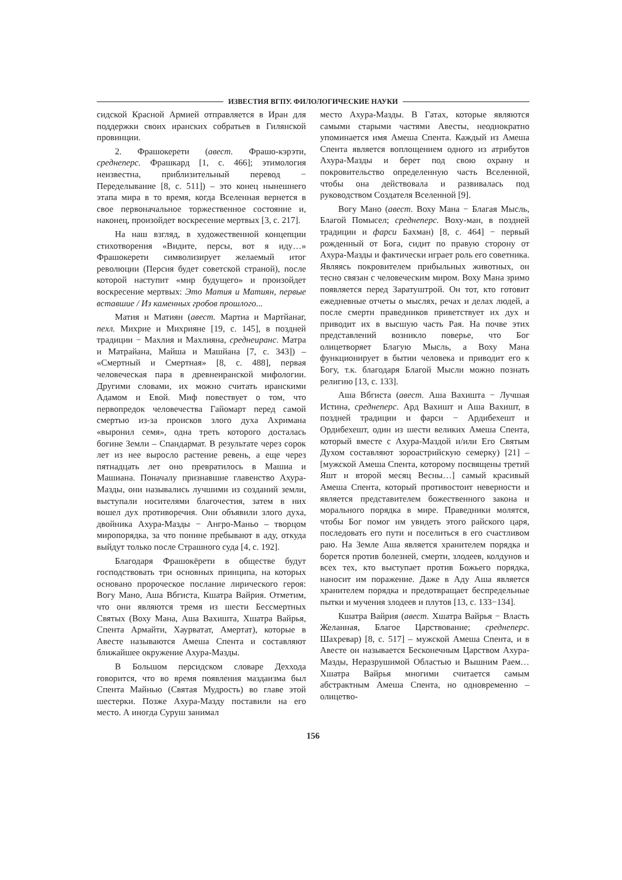ИЗВЕСТИЯ ВГПУ. ФИЛОЛОГИЧЕСКИЕ НАУКИ
сидской Красной Армией отправляется в Иран для поддержки своих иранских собратьев в Гилянской провинции.
2. Фрашокерети (авест. Фрашо-кэрэти, среднеперс. Фрашкард [1, с. 466]; этимология неизвестна, приблизительный перевод − Переделывание [8, с. 511]) – это конец нынешнего этапа мира в то время, когда Вселенная вернется в свое первоначальное торжественное состояние и, наконец, произойдет воскресение мертвых [3, с. 217].
На наш взгляд, в художественной концепции стихотворения «Видите, персы, вот я иду…» Фрашокерети символизирует желаемый итог революции (Персия будет советской страной), после которой наступит «мир будущего» и произойдет воскресение мертвых: Это Матия и Матиян, первые вставшие / Из каменных гробов прошлого...
Матия и Матиян (авест. Мартиа и Мартйанаг, пехл. Михрие и Михрияне [19, с. 145], в поздней традиции − Махлия и Махлияна, среднеиранс. Матра и Матрайана, Майша и Машйана [7, с. 343]) – «Смертный и Смертная» [8, с. 488], первая человеческая пара в древнеиранской мифологии. Другими словами, их можно считать иранскими Адамом и Евой. Миф повествует о том, что первопредок человечества Гайомарт перед самой смертью из-за происков злого духа Ахримана «выронил семя», одна треть которого досталась богине Земли – Спандармат. В результате через сорок лет из нее выросло растение ревень, а еще через пятнадцать лет оно превратилось в Машиа и Машиана. Поначалу признавшие главенство Ахура-Мазды, они назывались лучшими из созданий земли, выступали носителями благочестия, затем в них вошел дух противоречия. Они объявили злого духа, двойника Ахура-Мазды − Ангро-Маньо – творцом миропорядка, за что понине пребывают в аду, откуда выйдут только после Страшного суда [4, с. 192].
Благодаря Фрашокёрети в обществе будут господствовать три основных принципа, на которых основано пророческое послание лирического героя: Вогу Мано, Аша Вбгиста, Кшатра Вайрия. Отметим, что они являются тремя из шести Бессмертных Святых (Воху Мана, Аша Вахишта, Хшатра Вайрья, Спента Армайти, Хаурватат, Амертат), которые в Авесте называются Амеша Спента и составляют ближайшее окружение Ахура-Мазды.
В Большом персидском словаре Деххода говорится, что во время появления маздаизма был Спента Майнью (Святая Мудрость) во главе этой шестерки. Позже Ахура-Мазду поставили на его место. А иногда Суруш занимал
место Ахура-Мазды. В Гатах, которые являются самыми старыми частями Авесты, неоднократно упоминается имя Амеша Спента. Каждый из Амеша Спента является воплощением одного из атрибутов Ахура-Мазды и берет под свою охрану и покровительство определенную часть Вселенной, чтобы она действовала и развивалась под руководством Создателя Вселенной [9].
Вогу Мано (авест. Воху Мана − Благая Мысль, Благой Помысел; среднеперс. Воху-ман, в поздней традиции и фарси Бахман) [8, с. 464] − первый рожденный от Бога, сидит по правую сторону от Ахура-Мазды и фактически играет роль его советника. Являясь покровителем прибыльных животных, он тесно связан с человеческим миром. Воху Мана зримо появляется перед Заратуштрой. Он тот, кто готовит ежедневные отчеты о мыслях, речах и делах людей, а после смерти праведников приветствует их дух и приводит их в высшую часть Рая. На почве этих представлений возникло поверье, что Бог олицетворяет Благую Мысль, а Воху Мана функционирует в бытии человека и приводит его к Богу, т.к. благодаря Благой Мысли можно познать религию [13, с. 133].
Аша Вбгиста (авест. Аша Вахишта − Лучшая Истина, среднеперс. Ард Вахишт и Аша Вахишт, в поздней традиции и фарси − Ардибехешт и Ордибехешт, один из шести великих Амеша Спента, который вместе с Ахура-Маздой и/или Его Святым Духом составляют зороастрийскую семерку) [21] – [мужской Амеша Спента, которому посвящены третий Яшт и второй месяц Весны…] самый красивый Амеша Спента, который противостоит неверности и является представителем божественного закона и морального порядка в мире. Праведники молятся, чтобы Бог помог им увидеть этого райского царя, последовать его пути и поселиться в его счастливом раю. На Земле Аша является хранителем порядка и борется против болезней, смерти, злодеев, колдунов и всех тех, кто выступает против Божьего порядка, наносит им поражение. Даже в Аду Аша является хранителем порядка и предотвращает беспредельные пытки и мучения злодеев и плутов [13, с. 133−134].
Кшатра Вайрия (авест. Хшатра Вайрья − Власть Желанная, Благое Царствование; среднеперс. Шахревар) [8, с. 517] – мужской Амеша Спента, и в Авесте он называется Бесконечным Царством Ахура-Мазды, Неразрушимой Областью и Вышним Раем… Хшатра Вайрья многими считается самым абстрактным Амеша Спента, но одновременно – олицетво-
156